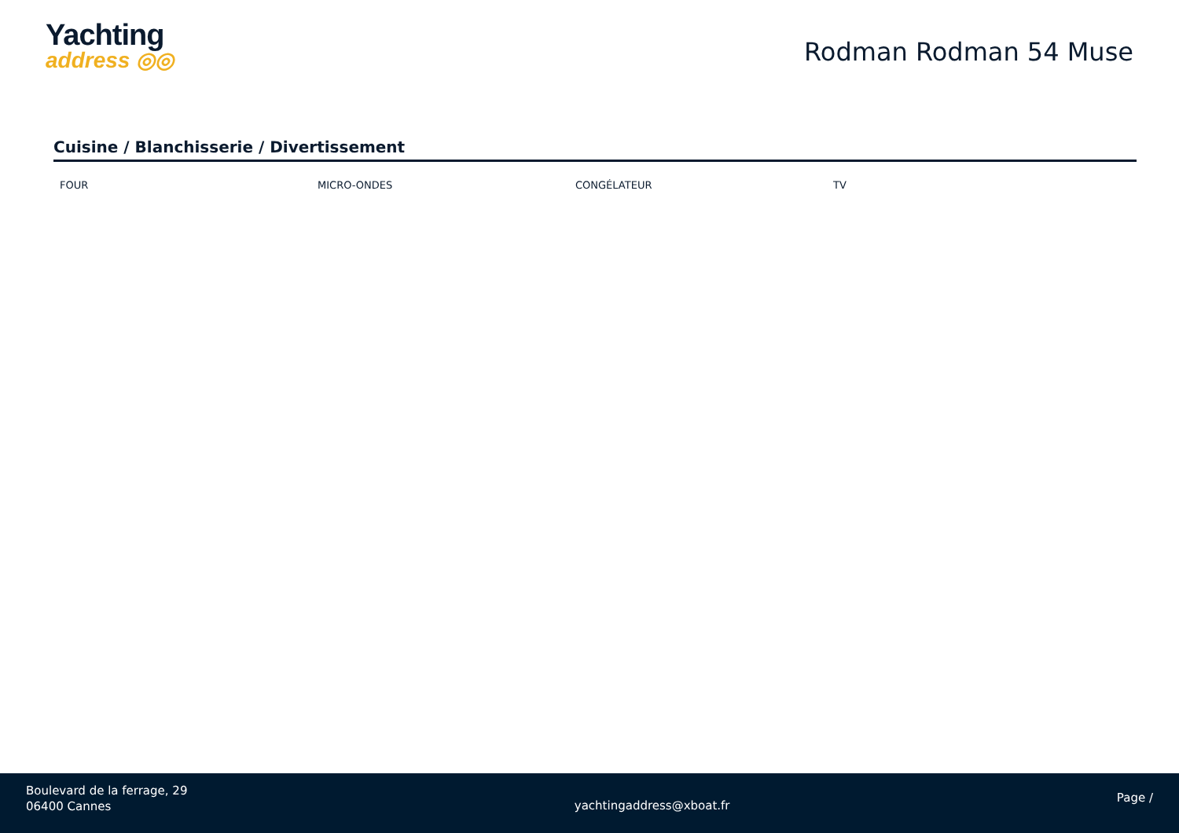Yachting
address ◎◎
Rodman Rodman 54 Muse
Cuisine / Blanchisserie / Divertissement
FOUR MICRO-ONDES CONGÉLATEUR TV
Boulevard de la ferrage, 29
06400 Cannes
yachtingaddress@xboat.fr
Page /